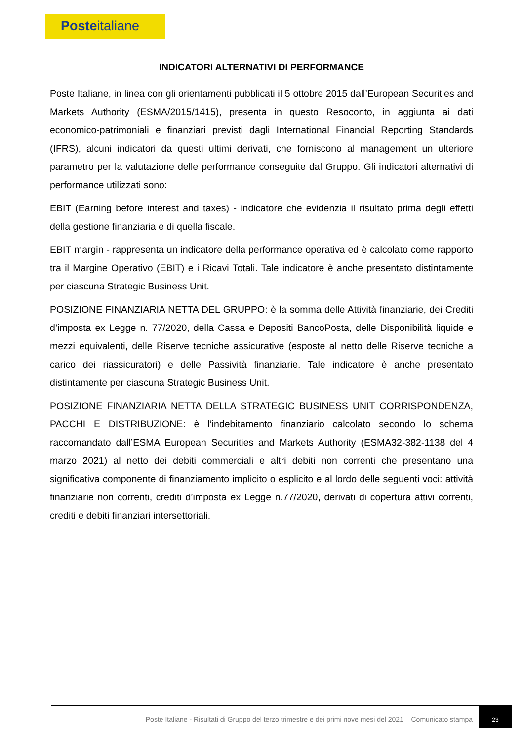Posteitaliane
INDICATORI ALTERNATIVI DI PERFORMANCE
Poste Italiane, in linea con gli orientamenti pubblicati il 5 ottobre 2015 dall’European Securities and Markets Authority (ESMA/2015/1415), presenta in questo Resoconto, in aggiunta ai dati economico-patrimoniali e finanziari previsti dagli International Financial Reporting Standards (IFRS), alcuni indicatori da questi ultimi derivati, che forniscono al management un ulteriore parametro per la valutazione delle performance conseguite dal Gruppo. Gli indicatori alternativi di performance utilizzati sono:
EBIT (Earning before interest and taxes) - indicatore che evidenzia il risultato prima degli effetti della gestione finanziaria e di quella fiscale.
EBIT margin - rappresenta un indicatore della performance operativa ed è calcolato come rapporto tra il Margine Operativo (EBIT) e i Ricavi Totali. Tale indicatore è anche presentato distintamente per ciascuna Strategic Business Unit.
POSIZIONE FINANZIARIA NETTA DEL GRUPPO: è la somma delle Attività finanziarie, dei Crediti d’imposta ex Legge n. 77/2020, della Cassa e Depositi BancoPosta, delle Disponibilità liquide e mezzi equivalenti, delle Riserve tecniche assicurative (esposte al netto delle Riserve tecniche a carico dei riassicuratori) e delle Passività finanziarie. Tale indicatore è anche presentato distintamente per ciascuna Strategic Business Unit.
POSIZIONE FINANZIARIA NETTA DELLA STRATEGIC BUSINESS UNIT CORRISPONDENZA, PACCHI E DISTRIBUZIONE: è l’indebitamento finanziario calcolato secondo lo schema raccomandato dall’ESMA European Securities and Markets Authority (ESMA32-382-1138 del 4 marzo 2021) al netto dei debiti commerciali e altri debiti non correnti che presentano una significativa componente di finanziamento implicito o esplicito e al lordo delle seguenti voci: attività finanziarie non correnti, crediti d’imposta ex Legge n.77/2020, derivati di copertura attivi correnti, crediti e debiti finanziari intersettoriali.
Poste Italiane - Risultati di Gruppo del terzo trimestre e dei primi nove mesi del 2021 – Comunicato stampa
23